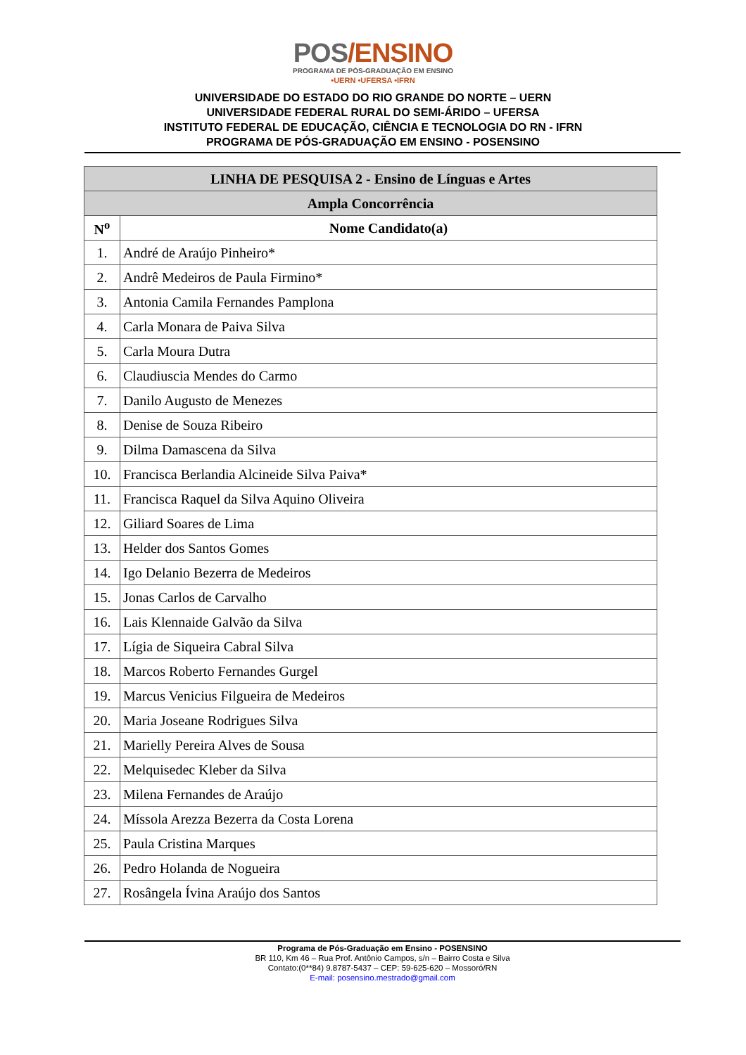POS/ENSINO
PROGRAMA DE PÓS-GRADUAÇÃO EM ENSINO
•UERN •UFERSA •IFRN
UNIVERSIDADE DO ESTADO DO RIO GRANDE DO NORTE – UERN
UNIVERSIDADE FEDERAL RURAL DO SEMI-ÁRIDO – UFERSA
INSTITUTO FEDERAL DE EDUCAÇÃO, CIÊNCIA E TECNOLOGIA DO RN - IFRN
PROGRAMA DE PÓS-GRADUAÇÃO EM ENSINO - POSENSINO
| LINHA DE PESQUISA 2 - Ensino de Línguas e Artes | |
| --- | --- |
| Ampla Concorrência | |
| N<sup>o</sup> | Nome Candidato(a) |
| 1. | André de Araújo Pinheiro* |
| 2. | Andrê Medeiros de Paula Firmino* |
| 3. | Antonia Camila Fernandes Pamplona |
| 4. | Carla Monara de Paiva Silva |
| 5. | Carla Moura Dutra |
| 6. | Claudiuscia Mendes do Carmo |
| 7. | Danilo Augusto de Menezes |
| 8. | Denise de Souza Ribeiro |
| 9. | Dilma Damascena da Silva |
| 10. | Francisca Berlandia Alcineide Silva Paiva* |
| 11. | Francisca Raquel da Silva Aquino Oliveira |
| 12. | Giliard Soares de Lima |
| 13. | Helder dos Santos Gomes |
| 14. | Igo Delanio Bezerra de Medeiros |
| 15. | Jonas Carlos de Carvalho |
| 16. | Lais Klennaide Galvão da Silva |
| 17. | Lígia de Siqueira Cabral Silva |
| 18. | Marcos Roberto Fernandes Gurgel |
| 19. | Marcus Venicius Filgueira de Medeiros |
| 20. | Maria Joseane Rodrigues Silva |
| 21. | Marielly Pereira Alves de Sousa |
| 22. | Melquisedec Kleber da Silva |
| 23. | Milena Fernandes de Araújo |
| 24. | Míssola Arezza Bezerra da Costa Lorena |
| 25. | Paula Cristina Marques |
| 26. | Pedro Holanda de Nogueira |
| 27. | Rosângela Ívina Araújo dos Santos |
Programa de Pós-Graduação em Ensino - POSENSINO
BR 110, Km 46 – Rua Prof. Antônio Campos, s/n – Bairro Costa e Silva
Contato:(0**84) 9.8787-5437 – CEP: 59-625-620 – Mossoró/RN
E-mail: posensino.mestrado@gmail.com